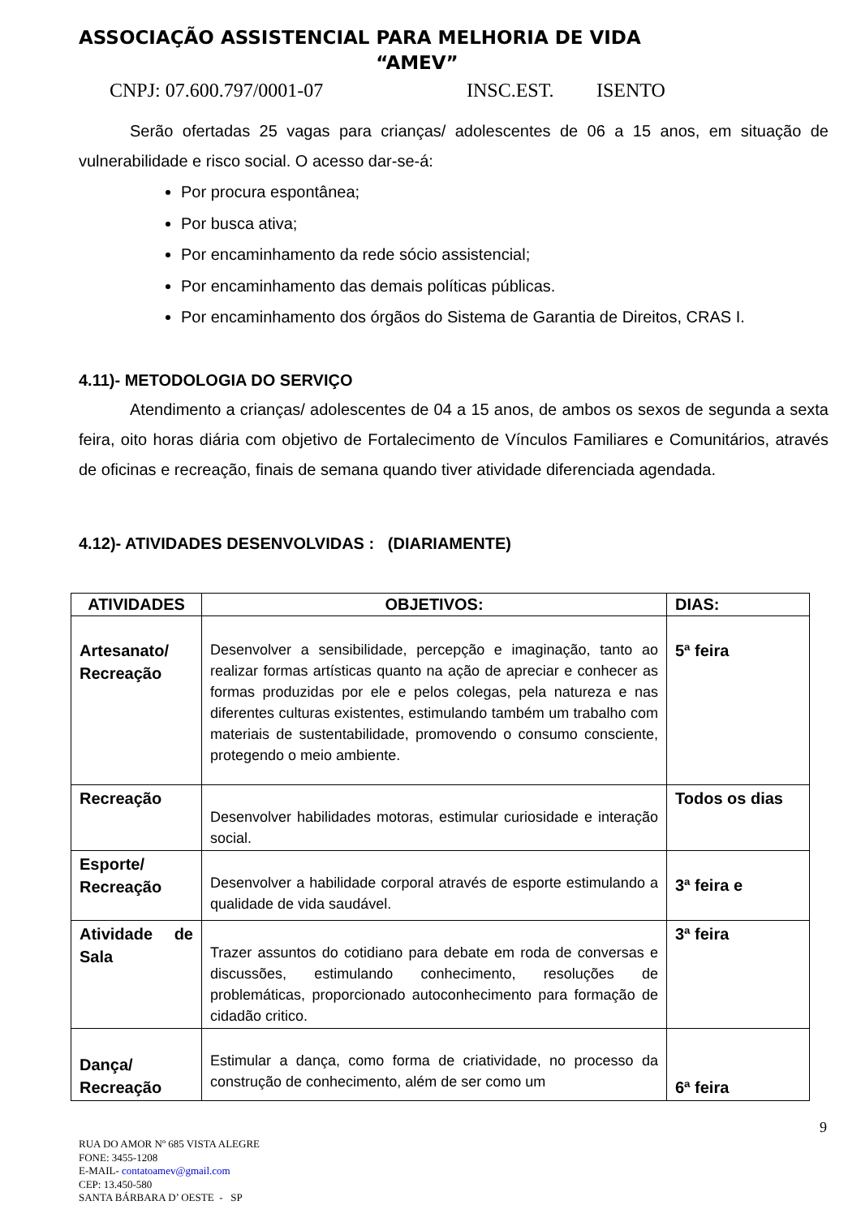ASSOCIAÇÃO ASSISTENCIAL PARA MELHORIA DE VIDA
“AMEV”
CNPJ: 07.600.797/0001-07 INSC.EST. ISENTO
Serão ofertadas 25 vagas para crianças/ adolescentes de 06 a 15 anos, em situação de vulnerabilidade e risco social. O acesso dar-se-á:
Por procura espontânea;
Por busca ativa;
Por encaminhamento da rede sócio assistencial;
Por encaminhamento das demais políticas públicas.
Por encaminhamento dos órgãos do Sistema de Garantia de Direitos, CRAS I.
4.11)- METODOLOGIA DO SERVIÇO
Atendimento a crianças/ adolescentes de 04 a 15 anos, de ambos os sexos de segunda a sexta feira, oito horas diária com objetivo de Fortalecimento de Vínculos Familiares e Comunitários, através de oficinas e recreação, finais de semana quando tiver atividade diferenciada agendada.
4.12)- ATIVIDADES DESENVOLVIDAS : (DIARIAMENTE)
| ATIVIDADES | OBJETIVOS: | DIAS: |
| --- | --- | --- |
| Artesanato/ Recreação | Desenvolver a sensibilidade, percepção e imaginação, tanto ao realizar formas artísticas quanto na ação de apreciar e conhecer as formas produzidas por ele e pelos colegas, pela natureza e nas diferentes culturas existentes, estimulando também um trabalho com materiais de sustentabilidade, promovendo o consumo consciente, protegendo o meio ambiente. | 5ª feira |
| Recreação | Desenvolver habilidades motoras, estimular curiosidade e interação social. | Todos os dias |
| Esporte/ Recreação | Desenvolver a habilidade corporal através de esporte estimulando a qualidade de vida saudável. | 3ª feira e |
| Atividade de Sala | Trazer assuntos do cotidiano para debate em roda de conversas e discussões, estimulando conhecimento, resoluções de problemáticas, proporcionado autoconhecimento para formação de cidadão critico. | 3ª feira |
| Dança/ Recreação | Estimular a dança, como forma de criatividade, no processo da construção de conhecimento, além de ser como um | 6ª feira |
9
RUA DO AMOR Nº 685 VISTA ALEGRE
FONE: 3455-1208
E-MAIL- contatoamev@gmail.com
CEP: 13.450-580
SANTA BÁRBARA D’ OESTE - SP